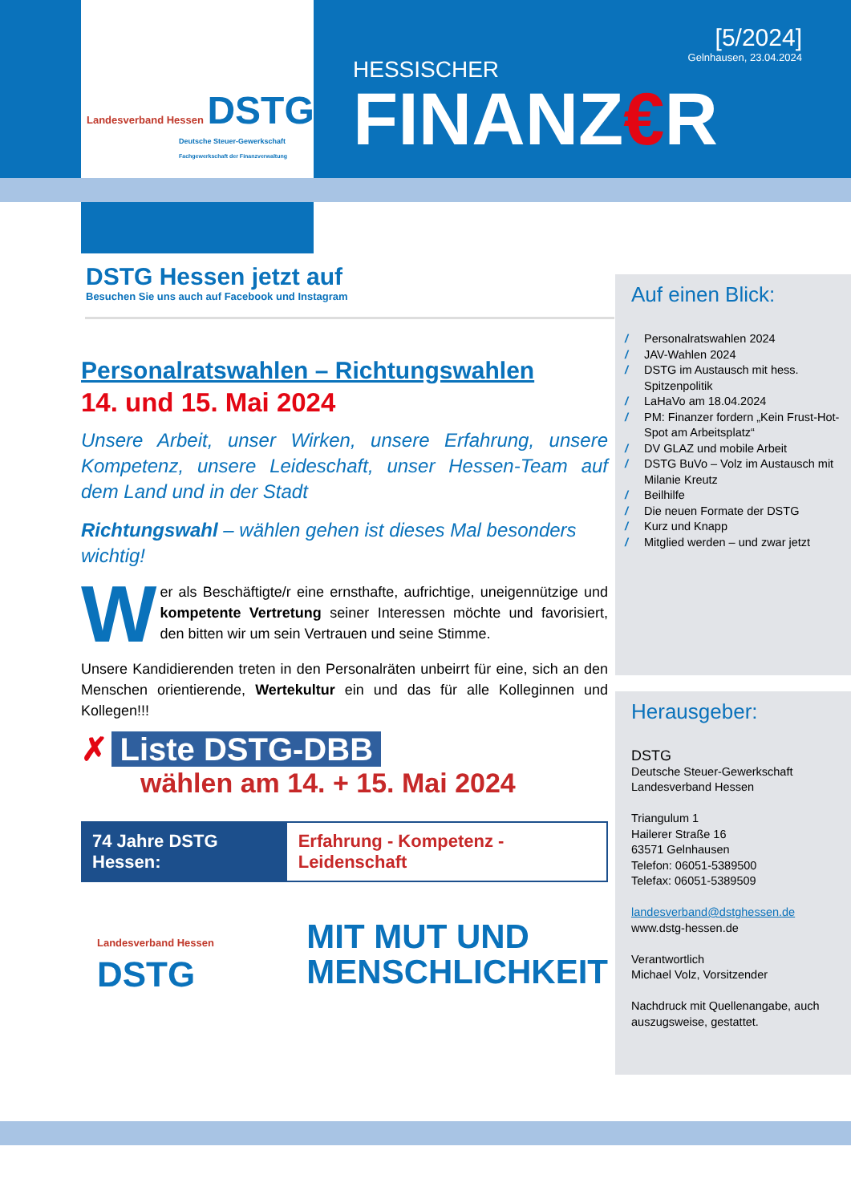Landesverband Hessen DSTG
Deutsche Steuer-Gewerkschaft
Fachgewerkschaft der Finanzverwaltung
[5/2024]
Gelnhausen, 23.04.2024
HESSISCHER
FINANZ€R
DSTG Hessen jetzt auf
Besuchen Sie uns auch auf Facebook und Instagram
Auf einen Blick:
/ Personalratswahlen 2024
/ JAV-Wahlen 2024
/ DSTG im Austausch mit hess. Spitzenpolitik
/ LaHaVo am 18.04.2024
/ PM: Finanzer fordern „Kein Frust-Hot-Spot am Arbeitsplatz“
/ DV GLAZ und mobile Arbeit
/ DSTG BuVo – Volz im Austausch mit Milanie Kreutz
/ Beilhilfe
/ Die neuen Formate der DSTG
/ Kurz und Knapp
/ Mitglied werden – und zwar jetzt
Herausgeber:
DSTG
Deutsche Steuer-Gewerkschaft
Landesverband Hessen
Triangulum 1
Hailerer Straße 16
63571 Gelnhausen
Telefon: 06051-5389500
Telefax: 06051-5389509
landesverband@dstghessen.de
www.dstg-hessen.de
Verantwortlich
Michael Volz, Vorsitzender
Nachdruck mit Quellenangabe, auch auszugsweise, gestattet.
Personalratswahlen – Richtungswahlen
14. und 15. Mai 2024
Unsere Arbeit, unser Wirken, unsere Erfahrung, unsere Kompetenz, unsere Leideschaft, unser Hessen-Team auf dem Land und in der Stadt
Richtungswahl – wählen gehen ist dieses Mal besonders wichtig!
Wer als Beschäftigte/r eine ernsthafte, aufrichtige, uneigennützige und kompetente Vertretung seiner Interessen möchte und favorisiert, den bitten wir um sein Vertrauen und seine Stimme.
Unsere Kandidierenden treten in den Personalräten unbeirrt für eine, sich an den Menschen orientierende, Wertekultur ein und das für alle Kolleginnen und Kollegen!!!
✗ Liste DSTG-DBB
wählen am 14. + 15. Mai 2024
74 Jahre DSTG Hessen: Erfahrung - Kompetenz - Leidenschaft
Landesverband Hessen DSTG
MIT MUT UND
MENSCHLICHKEIT